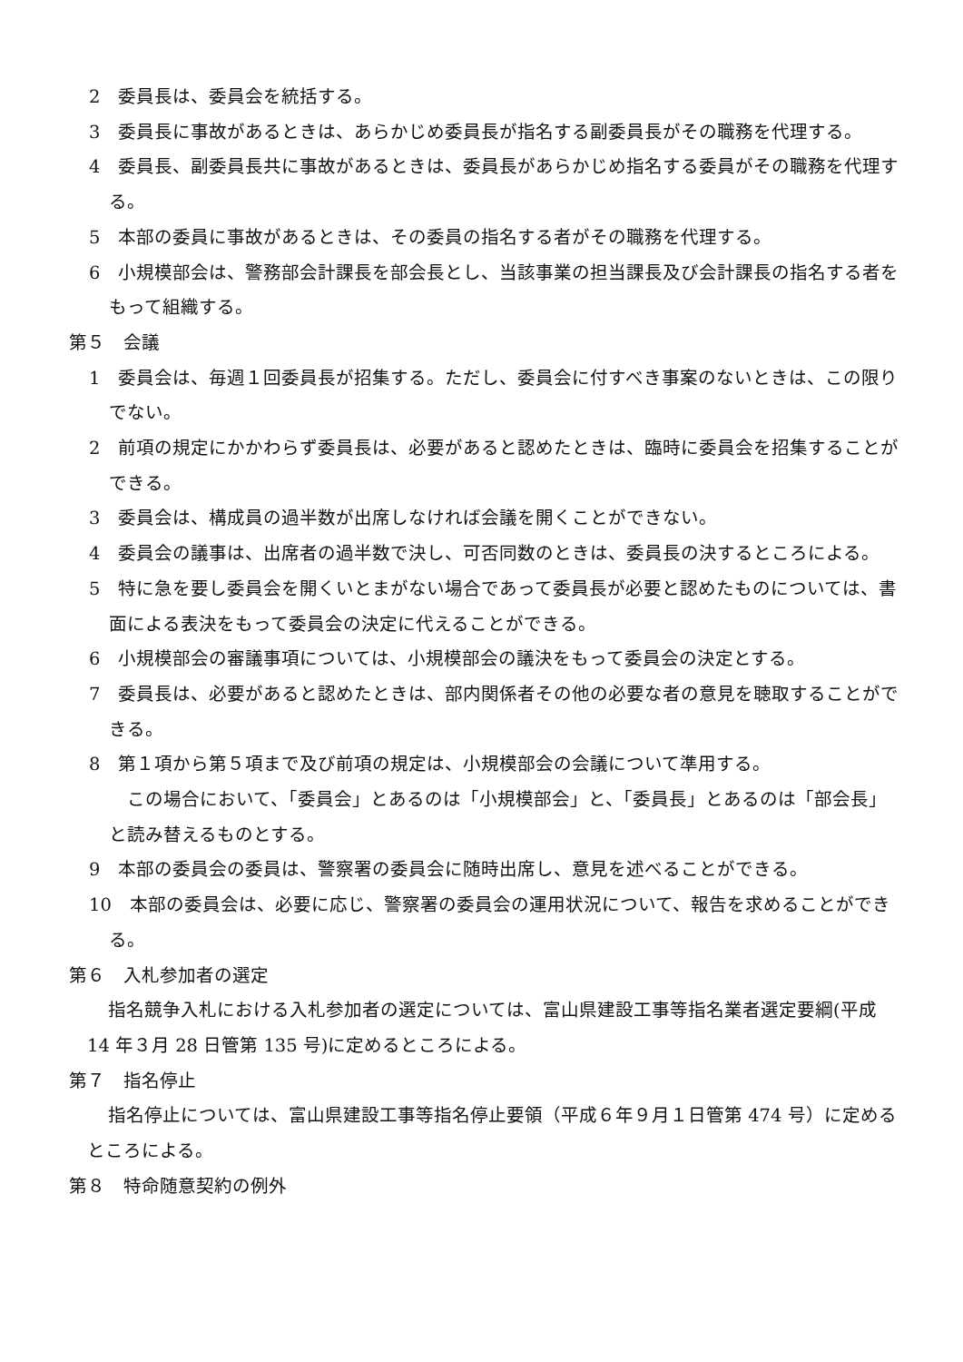2　委員長は、委員会を統括する。
3　委員長に事故があるときは、あらかじめ委員長が指名する副委員長がその職務を代理する。
4　委員長、副委員長共に事故があるときは、委員長があらかじめ指名する委員がその職務を代理する。
5　本部の委員に事故があるときは、その委員の指名する者がその職務を代理する。
6　小規模部会は、警務部会計課長を部会長とし、当該事業の担当課長及び会計課長の指名する者をもって組織する。
第５　会議
1　委員会は、毎週１回委員長が招集する。ただし、委員会に付すべき事案のないときは、この限りでない。
2　前項の規定にかかわらず委員長は、必要があると認めたときは、臨時に委員会を招集することができる。
3　委員会は、構成員の過半数が出席しなければ会議を開くことができない。
4　委員会の議事は、出席者の過半数で決し、可否同数のときは、委員長の決するところによる。
5　特に急を要し委員会を開くいとまがない場合であって委員長が必要と認めたものについては、書面による表決をもって委員会の決定に代えることができる。
6　小規模部会の審議事項については、小規模部会の議決をもって委員会の決定とする。
7　委員長は、必要があると認めたときは、部内関係者その他の必要な者の意見を聴取することができる。
8　第１項から第５項まで及び前項の規定は、小規模部会の会議について準用する。
　この場合において、「委員会」とあるのは「小規模部会」と、「委員長」とあるのは「部会長」と読み替えるものとする。
9　本部の委員会の委員は、警察署の委員会に随時出席し、意見を述べることができる。
10　本部の委員会は、必要に応じ、警察署の委員会の運用状況について、報告を求めることができる。
第６　入札参加者の選定
指名競争入札における入札参加者の選定については、富山県建設工事等指名業者選定要綱(平成 14 年３月 28 日管第 135 号)に定めるところによる。
第７　指名停止
指名停止については、富山県建設工事等指名停止要領（平成６年９月１日管第 474 号）に定めるところによる。
第８　特命随意契約の例外